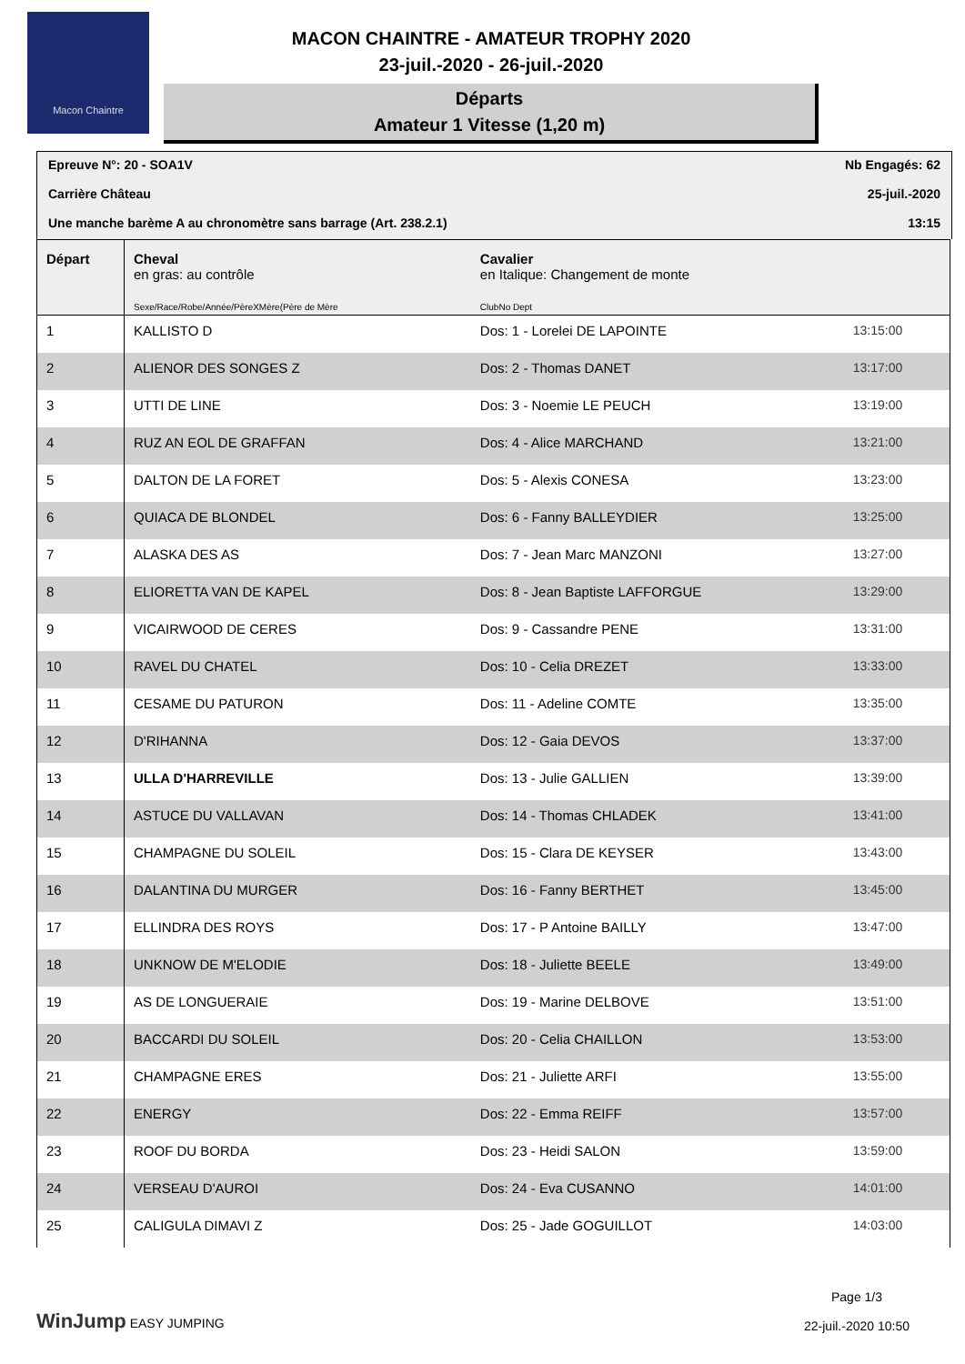Macon Chaintre
MACON CHAINTRE - AMATEUR TROPHY 2020
23-juil.-2020 - 26-juil.-2020
Départs
Amateur 1 Vitesse (1,20 m)
Epreuve N°: 20 - SOA1V Nb Engagés: 62
Carrière Château 25-juil.-2020
Une manche barème A au chronomètre sans barrage (Art. 238.2.1) 13:15
| Départ | Cheval en gras: au contrôle Sexe/Race/Robe/Année/PèreXMère(Père de Mère | Cavalier en Italique: Changement de monte ClubNo Dept | |
| --- | --- | --- | --- |
| 1 | KALLISTO D | Dos: 1 - Lorelei DE LAPOINTE | 13:15:00 |
| 2 | ALIENOR DES SONGES Z | Dos: 2 - Thomas DANET | 13:17:00 |
| 3 | UTTI DE LINE | Dos: 3 - Noemie LE PEUCH | 13:19:00 |
| 4 | RUZ AN EOL DE GRAFFAN | Dos: 4 - Alice MARCHAND | 13:21:00 |
| 5 | DALTON DE LA FORET | Dos: 5 - Alexis CONESA | 13:23:00 |
| 6 | QUIACA DE BLONDEL | Dos: 6 - Fanny BALLEYDIER | 13:25:00 |
| 7 | ALASKA DES AS | Dos: 7 - Jean Marc MANZONI | 13:27:00 |
| 8 | ELIORETTA VAN DE KAPEL | Dos: 8 - Jean Baptiste LAFFORGUE | 13:29:00 |
| 9 | VICAIRWOOD DE CERES | Dos: 9 - Cassandre PENE | 13:31:00 |
| 10 | RAVEL DU CHATEL | Dos: 10 - Celia DREZET | 13:33:00 |
| 11 | CESAME DU PATURON | Dos: 11 - Adeline COMTE | 13:35:00 |
| 12 | D'RIHANNA | Dos: 12 - Gaia DEVOS | 13:37:00 |
| 13 | ULLA D'HARREVILLE | Dos: 13 - Julie GALLIEN | 13:39:00 |
| 14 | ASTUCE DU VALLAVAN | Dos: 14 - Thomas CHLADEK | 13:41:00 |
| 15 | CHAMPAGNE DU SOLEIL | Dos: 15 - Clara DE KEYSER | 13:43:00 |
| 16 | DALANTINA DU MURGER | Dos: 16 - Fanny BERTHET | 13:45:00 |
| 17 | ELLINDRA DES ROYS | Dos: 17 - P Antoine BAILLY | 13:47:00 |
| 18 | UNKNOW DE M'ELODIE | Dos: 18 - Juliette BEELE | 13:49:00 |
| 19 | AS DE LONGUERAIE | Dos: 19 - Marine DELBOVE | 13:51:00 |
| 20 | BACCARDI DU SOLEIL | Dos: 20 - Celia CHAILLON | 13:53:00 |
| 21 | CHAMPAGNE ERES | Dos: 21 - Juliette ARFI | 13:55:00 |
| 22 | ENERGY | Dos: 22 - Emma REIFF | 13:57:00 |
| 23 | ROOF DU BORDA | Dos: 23 - Heidi SALON | 13:59:00 |
| 24 | VERSEAU D'AUROI | Dos: 24 - Eva CUSANNO | 14:01:00 |
| 25 | CALIGULA DIMAVI Z | Dos: 25 - Jade GOGUILLOT | 14:03:00 |
WinJump EASY JUMPING
Page 1/3
22-juil.-2020 10:50